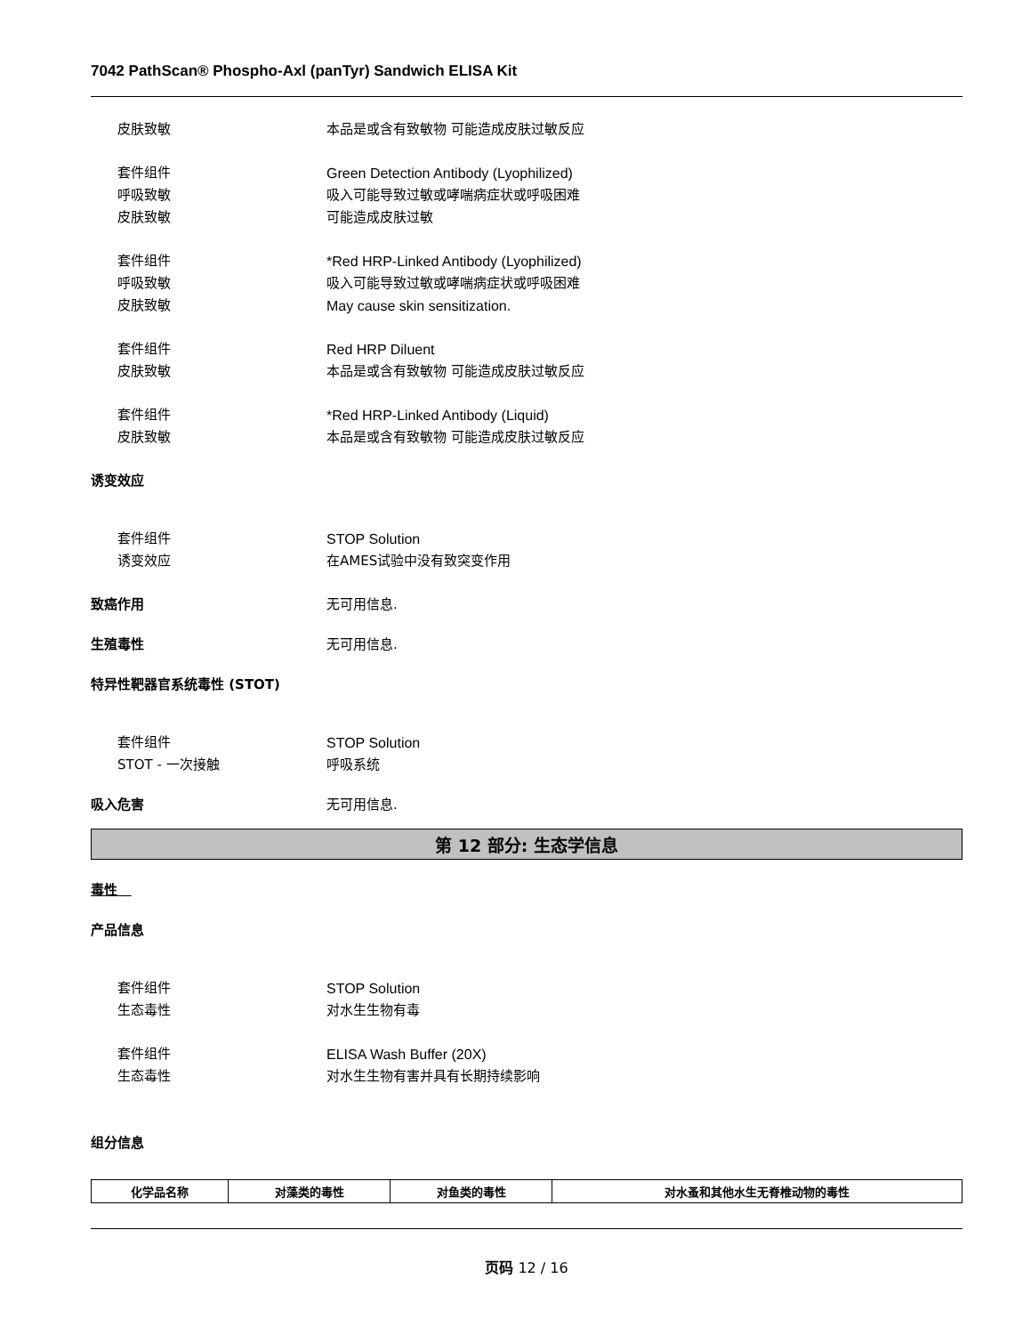7042 PathScan® Phospho-Axl (panTyr) Sandwich ELISA Kit
皮肤致敏 本品是或含有致敏物 可能造成皮肤过敏反应
套件组件 Green Detection Antibody (Lyophilized)
呼吸致敏 吸入可能导致过敏或哮喘病症状或呼吸困难
皮肤致敏 可能造成皮肤过敏
套件组件 *Red HRP-Linked Antibody (Lyophilized)
呼吸致敏 吸入可能导致过敏或哮喘病症状或呼吸困难
皮肤致敏 May cause skin sensitization.
套件组件 Red HRP Diluent
皮肤致敏 本品是或含有致敏物 可能造成皮肤过敏反应
套件组件 *Red HRP-Linked Antibody (Liquid)
皮肤致敏 本品是或含有致敏物 可能造成皮肤过敏反应
诱变效应
套件组件 STOP Solution
诱变效应 在AMES试验中没有致突变作用
致癌作用 无可用信息.
生殖毒性 无可用信息.
特异性靶器官系统毒性 (STOT)
套件组件 STOP Solution
STOT - 一次接触 呼吸系统
吸入危害 无可用信息.
第 12 部分: 生态学信息
毒性
产品信息
套件组件 STOP Solution
生态毒性 对水生生物有毒
套件组件 ELISA Wash Buffer (20X)
生态毒性 对水生生物有害并具有长期持续影响
组分信息
| 化学品名称 | 对藻类的毒性 | 对鱼类的毒性 | 对水蚤和其他水生无脊椎动物的毒性 |
| --- | --- | --- | --- |
页码 12 / 16